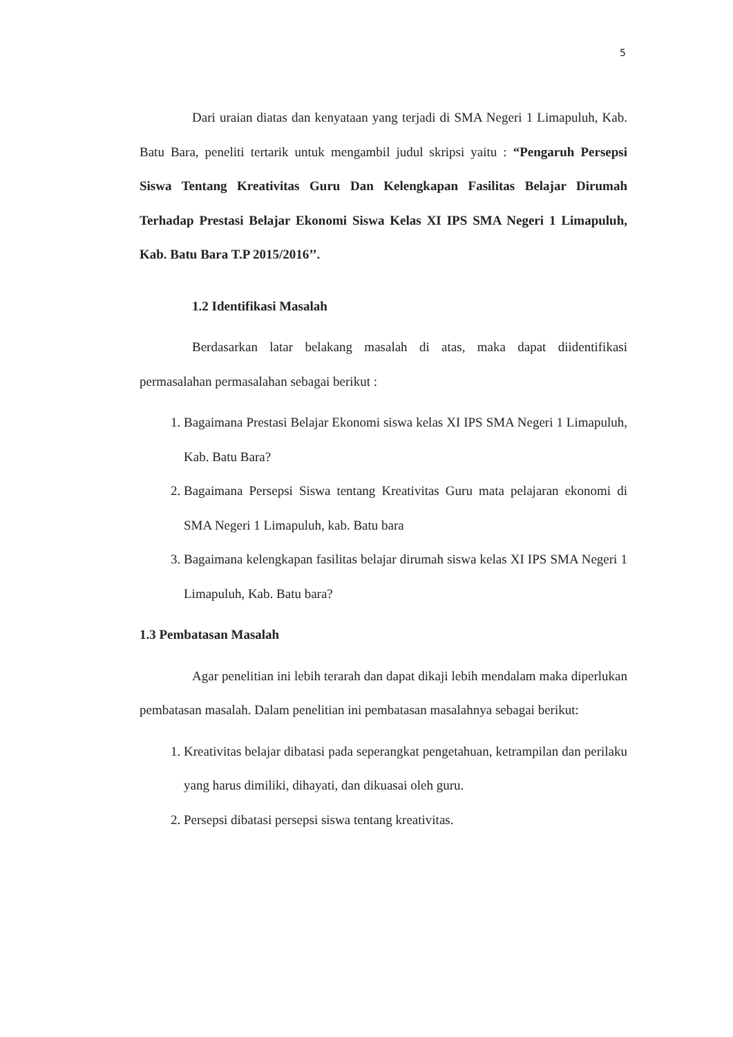5
Dari uraian diatas dan kenyataan yang terjadi di SMA Negeri 1 Limapuluh, Kab. Batu Bara, peneliti tertarik untuk mengambil judul skripsi yaitu : “Pengaruh Persepsi Siswa Tentang Kreativitas Guru Dan Kelengkapan Fasilitas Belajar Dirumah Terhadap Prestasi Belajar Ekonomi Siswa Kelas XI IPS SMA Negeri 1 Limapuluh, Kab. Batu Bara T.P 2015/2016’’.
1.2 Identifikasi Masalah
Berdasarkan latar belakang masalah di atas, maka dapat diidentifikasi permasalahan permasalahan sebagai berikut :
1. Bagaimana Prestasi Belajar Ekonomi siswa kelas XI IPS SMA Negeri 1 Limapuluh, Kab. Batu Bara?
2. Bagaimana Persepsi Siswa tentang Kreativitas Guru mata pelajaran ekonomi di SMA Negeri 1 Limapuluh, kab. Batu bara
3. Bagaimana kelengkapan fasilitas belajar dirumah siswa kelas XI IPS SMA Negeri 1 Limapuluh, Kab. Batu bara?
1.3 Pembatasan Masalah
Agar penelitian ini lebih terarah dan dapat dikaji lebih mendalam maka diperlukan pembatasan masalah. Dalam penelitian ini pembatasan masalahnya sebagai berikut:
1. Kreativitas belajar dibatasi pada seperangkat pengetahuan, ketrampilan dan perilaku yang harus dimiliki, dihayati, dan dikuasai oleh guru.
2. Persepsi dibatasi persepsi siswa tentang kreativitas.